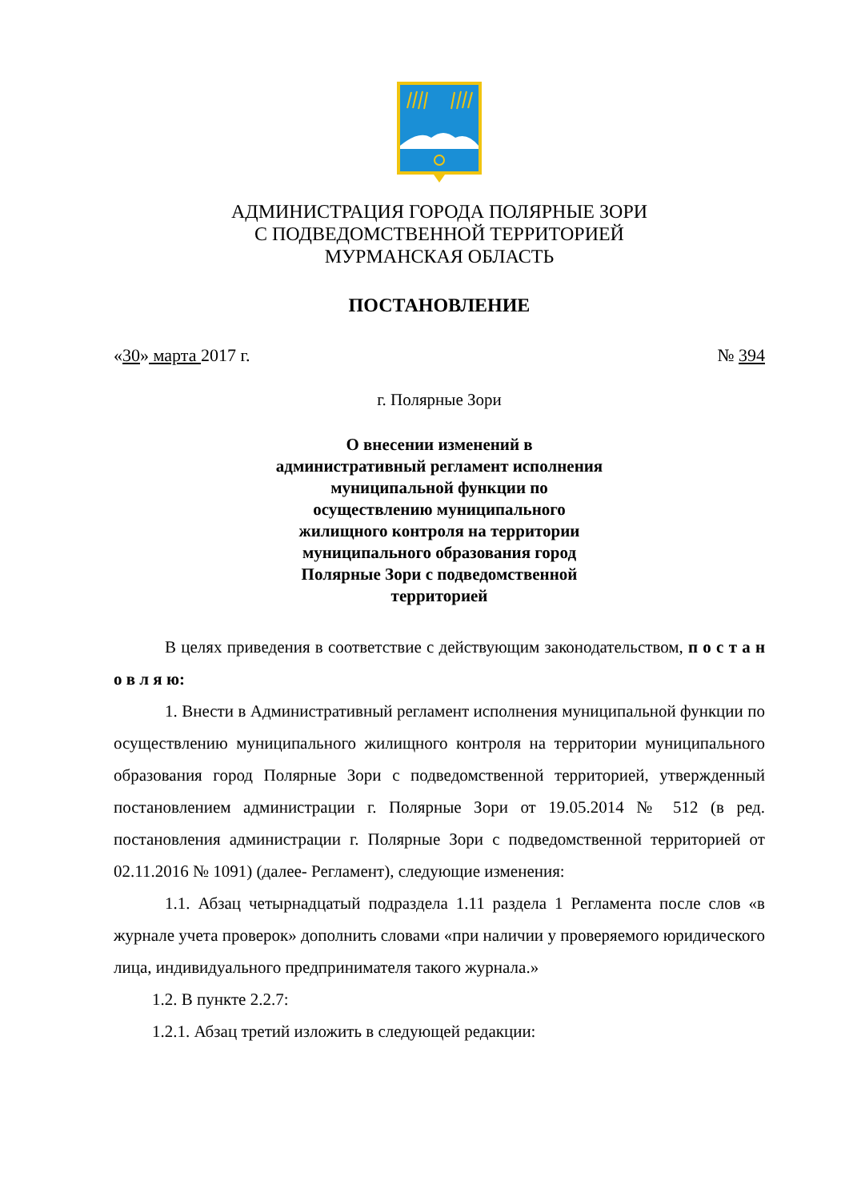АДМИНИСТРАЦИЯ ГОРОДА ПОЛЯРНЫЕ ЗОРИ
С ПОДВЕДОМСТВЕННОЙ ТЕРРИТОРИЕЙ
МУРМАНСКАЯ ОБЛАСТЬ
ПОСТАНОВЛЕНИЕ
«30» марта 2017 г. № 394
г. Полярные Зори
О внесении изменений в административный регламент исполнения муниципальной функции по осуществлению муниципального жилищного контроля на территории муниципального образования город Полярные Зори с подведомственной территорией
В целях приведения в соответствие с действующим законодательством, п о с т а н о в л я ю:
1. Внести в Административный регламент исполнения муниципальной функции по осуществлению муниципального жилищного контроля на территории муниципального образования город Полярные Зори с подведомственной территорией, утвержденный постановлением администрации г. Полярные Зори от 19.05.2014 № 512 (в ред. постановления администрации г. Полярные Зори с подведомственной территорией от 02.11.2016 № 1091) (далее- Регламент), следующие изменения:
1.1. Абзац четырнадцатый подраздела 1.11 раздела 1 Регламента после слов «в журнале учета проверок» дополнить словами «при наличии у проверяемого юридического лица, индивидуального предпринимателя такого журнала.»
1.2. В пункте 2.2.7:
1.2.1. Абзац третий изложить в следующей редакции: